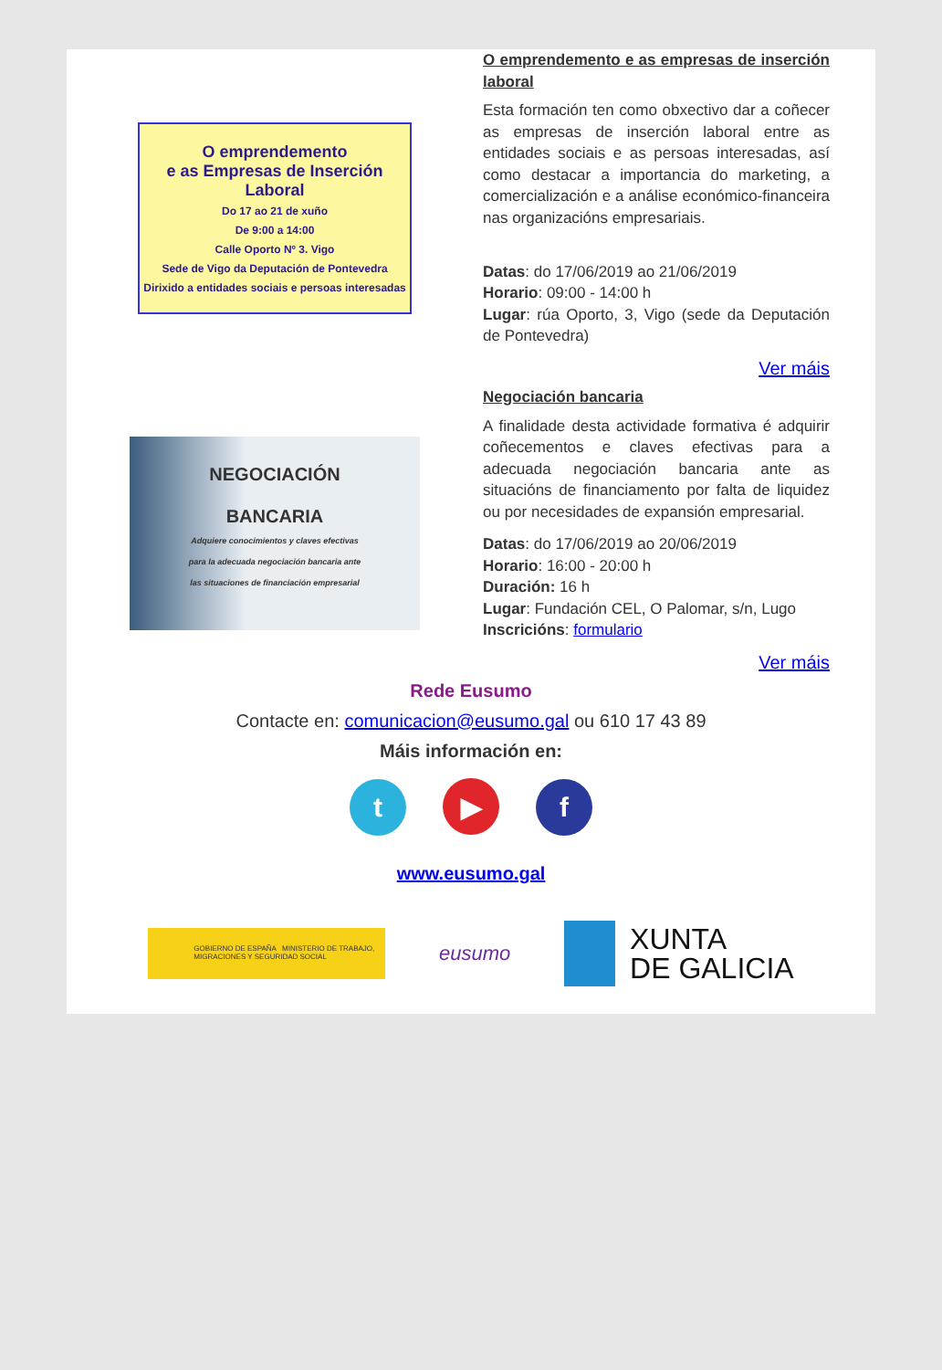O emprendemento
e as Empresas de Inserción
Laboral
Do 17 ao 21 de xuño
De 9:00 a 14:00
Calle Oporto Nº 3. Vigo
Sede de Vigo da Deputación de Pontevedra
Dirixido a entidades sociais e persoas interesadas
O emprendemento e as empresas de inserción laboral
Esta formación ten como obxectivo dar a coñecer as empresas de inserción laboral entre as entidades sociais e as persoas interesadas, así como destacar a importancia do marketing, a comercialización e a análise económico-financeira nas organizacións empresariais.
Datas: do 17/06/2019 ao 21/06/2019
Horario: 09:00 - 14:00 h
Lugar: rúa Oporto, 3, Vigo (sede da Deputación de Pontevedra)
Ver máis
NEGOCIACIÓN
BANCARIA
Adquiere conocimientos y claves efectivas
para la adecuada negociación bancaria ante
las situaciones de financiación empresarial
Negociación bancaria
A finalidade desta actividade formativa é adquirir coñecementos e claves efectivas para a adecuada negociación bancaria ante as situacións de financiamento por falta de liquidez ou por necesidades de expansión empresarial.
Datas: do 17/06/2019 ao 20/06/2019
Horario: 16:00 - 20:00 h
Duración: 16 h
Lugar: Fundación CEL, O Palomar, s/n, Lugo
Inscricións: formulario
Ver máis
Rede Eusumo
Contacte en: comunicacion@eusumo.gal ou 610 17 43 89
Máis información en:
t ▶ f
www.eusumo.gal
GOBIERNO DE ESPAÑA MINISTERIO DE TRABAJO, MIGRACIONES Y SEGURIDAD SOCIAL
eusumo
XUNTA
DE GALICIA